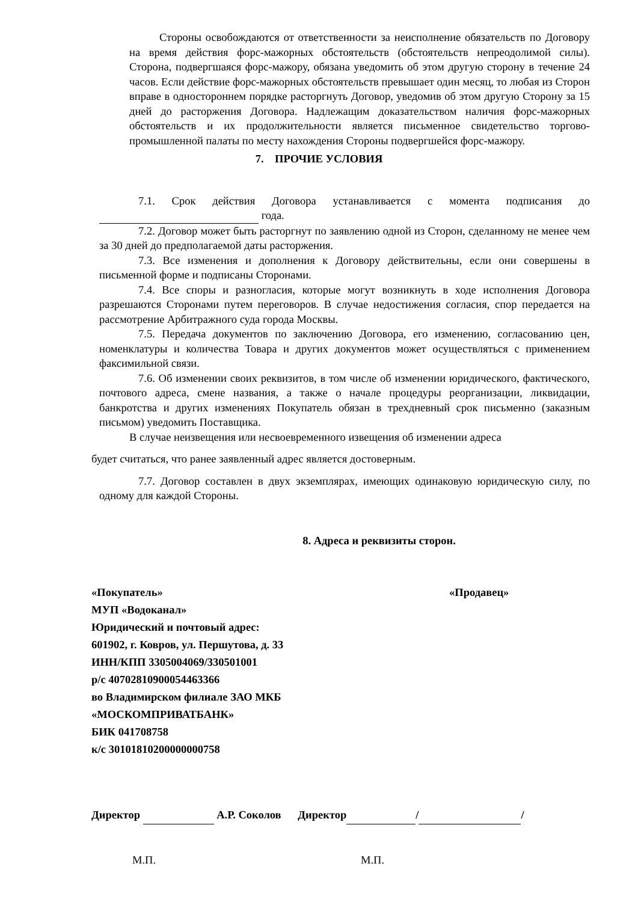Стороны освобождаются от ответственности за неисполнение обязательств по Договору на время действия форс-мажорных обстоятельств (обстоятельств непреодолимой силы). Сторона, подвергшаяся форс-мажору, обязана уведомить об этом другую сторону в течение 24 часов. Если действие форс-мажорных обстоятельств превышает один месяц, то любая из Сторон вправе в одностороннем порядке расторгнуть Договор, уведомив об этом другую Сторону за 15 дней до расторжения Договора. Надлежащим доказательством наличия форс-мажорных обстоятельств и их продолжительности является письменное свидетельство торгово-промышленной палаты по месту нахождения Стороны подвергшейся форс-мажору.
7. ПРОЧИЕ УСЛОВИЯ
7.1. Срок действия Договора устанавливается с момента подписания до года.
7.2. Договор может быть расторгнут по заявлению одной из Сторон, сделанному не менее чем за 30 дней до предполагаемой даты расторжения.
7.3. Все изменения и дополнения к Договору действительны, если они совершены в письменной форме и подписаны Сторонами.
7.4. Все споры и разногласия, которые могут возникнуть в ходе исполнения Договора разрешаются Сторонами путем переговоров. В случае недостижения согласия, спор передается на рассмотрение Арбитражного суда города Москвы.
7.5. Передача документов по заключению Договора, его изменению, согласованию цен, номенклатуры и количества Товара и других документов может осуществляться с применением факсимильной связи.
7.6. Об изменении своих реквизитов, в том числе об изменении юридического, фактического, почтового адреса, смене названия, а также о начале процедуры реорганизации, ликвидации, банкротства и других изменениях Покупатель обязан в трехдневный срок письменно (заказным письмом) уведомить Поставщика.
В случае неизвещения или несвоевременного извещения об изменении адреса
будет считаться, что ранее заявленный адрес является достоверным.
7.7. Договор составлен в двух экземплярах, имеющих одинаковую юридическую силу, по одному для каждой Стороны.
8. Адреса и реквизиты сторон.
«Покупатель» «Продавец»
МУП «Водоканал»
Юридический и почтовый адрес:
601902, г. Ковров, ул. Першутова, д. 33
ИНН/КПП 3305004069/330501001
р/с 40702810900054463366
во Владимирском филиале ЗАО МКБ
«МОСКОМПРИВАТБАНК»
БИК 041708758
к/с 30101810200000000758
Директор А.Р. Соколов Директор / /
М.П. М.П.